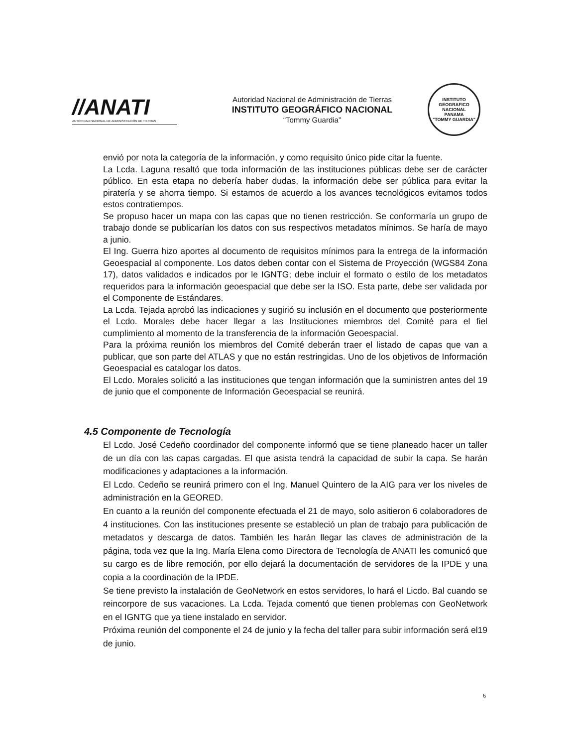//ANATI
AUTORIDAD NACIONAL DE ADMINISTRACIÓN DE TIERRAS
Autoridad Nacional de Administración de Tierras
INSTITUTO GEOGRÁFICO NACIONAL
“Tommy Guardia”
INSTITUTO GEOGRAFICO NACIONAL
PANAMA
"TOMMY GUARDIA"
envió por nota la categoría de la información, y como requisito único pide citar la fuente.
La Lcda. Laguna resaltó que toda información de las instituciones públicas debe ser de carácter público. En esta etapa no debería haber dudas, la información debe ser pública para evitar la piratería y se ahorra tiempo. Si estamos de acuerdo a los avances tecnológicos evitamos todos estos contratiempos.
Se propuso hacer un mapa con las capas que no tienen restricción. Se conformaría un grupo de trabajo donde se publicarían los datos con sus respectivos metadatos mínimos. Se haría de mayo a junio.
El Ing. Guerra hizo aportes al documento de requisitos mínimos para la entrega de la información Geoespacial al componente. Los datos deben contar con el Sistema de Proyección (WGS84 Zona 17), datos validados e indicados por le IGNTG; debe incluir el formato o estilo de los metadatos requeridos para la información geoespacial que debe ser la ISO. Esta parte, debe ser validada por el Componente de Estándares.
La Lcda. Tejada aprobó las indicaciones y sugirió su inclusión en el documento que posteriormente el Lcdo. Morales debe hacer llegar a las Instituciones miembros del Comité para el fiel cumplimiento al momento de la transferencia de la información Geoespacial.
Para la próxima reunión los miembros del Comité deberán traer el listado de capas que van a publicar, que son parte del ATLAS y que no están restringidas. Uno de los objetivos de Información Geoespacial es catalogar los datos.
El Lcdo. Morales solicitó a las instituciones que tengan información que la suministren antes del 19 de junio que el componente de Información Geoespacial se reunirá.
4.5 Componente de Tecnología
El Lcdo. José Cedeño coordinador del componente informó que se tiene planeado hacer un taller de un día con las capas cargadas. El que asista tendrá la capacidad de subir la capa. Se harán modificaciones y adaptaciones a la información.
El Lcdo. Cedeño se reunirá primero con el Ing. Manuel Quintero de la AIG para ver los niveles de administración en la GEORED.
En cuanto a la reunión del componente efectuada el 21 de mayo, solo asitieron 6 colaboradores de 4 instituciones. Con las instituciones presente se estableció un plan de trabajo para publicación de metadatos y descarga de datos. También les harán llegar las claves de administración de la página, toda vez que la Ing. María Elena como Directora de Tecnología de ANATI les comunicó que su cargo es de libre remoción, por ello dejará la documentación de servidores de la IPDE y una copia a la coordinación de la IPDE.
Se tiene previsto la instalación de GeoNetwork en estos servidores, lo hará el Licdo. Bal cuando se reincorpore de sus vacaciones. La Lcda. Tejada comentó que tienen problemas con GeoNetwork en el IGNTG que ya tiene instalado en servidor.
Próxima reunión del componente el 24 de junio y la fecha del taller para subir información será el19 de junio.
6